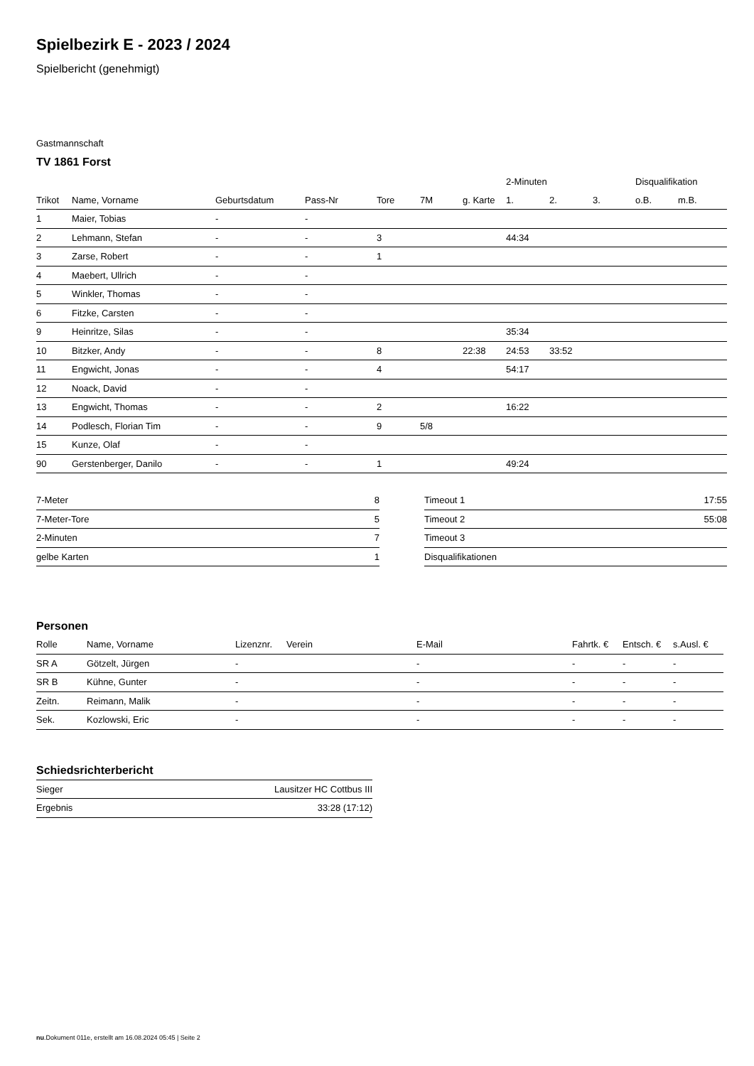Spielbezirk E - 2023 / 2024
Spielbericht (genehmigt)
Gastmannschaft
TV 1861 Forst
| | | | | | | | 2-Minuten | | | Disqualifikation | |
| --- | --- | --- | --- | --- | --- | --- | --- | --- | --- | --- | --- |
| Trikot | Name, Vorname | Geburtsdatum | Pass-Nr | Tore | 7M | g. Karte | 1. | 2. | 3. | o.B. | m.B. |
| 1 | Maier, Tobias | - | - | | | | | | | | |
| 2 | Lehmann, Stefan | - | - | 3 | | | 44:34 | | | | |
| 3 | Zarse, Robert | - | - | 1 | | | | | | | |
| 4 | Maebert, Ullrich | - | - | | | | | | | | |
| 5 | Winkler, Thomas | - | - | | | | | | | | |
| 6 | Fitzke, Carsten | - | - | | | | | | | | |
| 9 | Heinritze, Silas | - | - | | | | 35:34 | | | | |
| 10 | Bitzker, Andy | - | - | 8 | | 22:38 | 24:53 | 33:52 | | | |
| 11 | Engwicht, Jonas | - | - | 4 | | | 54:17 | | | | |
| 12 | Noack, David | - | - | | | | | | | | |
| 13 | Engwicht, Thomas | - | - | 2 | | | 16:22 | | | | |
| 14 | Podlesch, Florian Tim | - | - | 9 | 5/8 | | | | | | |
| 15 | Kunze, Olaf | - | - | | | | | | | | |
| 90 | Gerstenberger, Danilo | - | - | 1 | | | 49:24 | | | | |
| 7-Meter | 8 |
| 7-Meter-Tore | 5 |
| 2-Minuten | 7 |
| gelbe Karten | 1 |
| Timeout 1 | 17:55 |
| Timeout 2 | 55:08 |
| Timeout 3 | |
| Disqualifikationen | |
Personen
| Rolle | Name, Vorname | Lizenznr. | Verein | E-Mail | Fahrtk. € | Entsch. € | s.Ausl. € |
| --- | --- | --- | --- | --- | --- | --- | --- |
| SR A | Götzelt, Jürgen | - | | - | - | - | - |
| SR B | Kühne, Gunter | - | | - | - | - | - |
| Zeitn. | Reimann, Malik | - | | - | - | - | - |
| Sek. | Kozlowski, Eric | - | | - | - | - | - |
Schiedsrichterbericht
| Sieger | Lausitzer HC Cottbus III |
| Ergebnis | 33:28 (17:12) |
nu.Dokument 011e, erstellt am 16.08.2024 05:45 | Seite 2